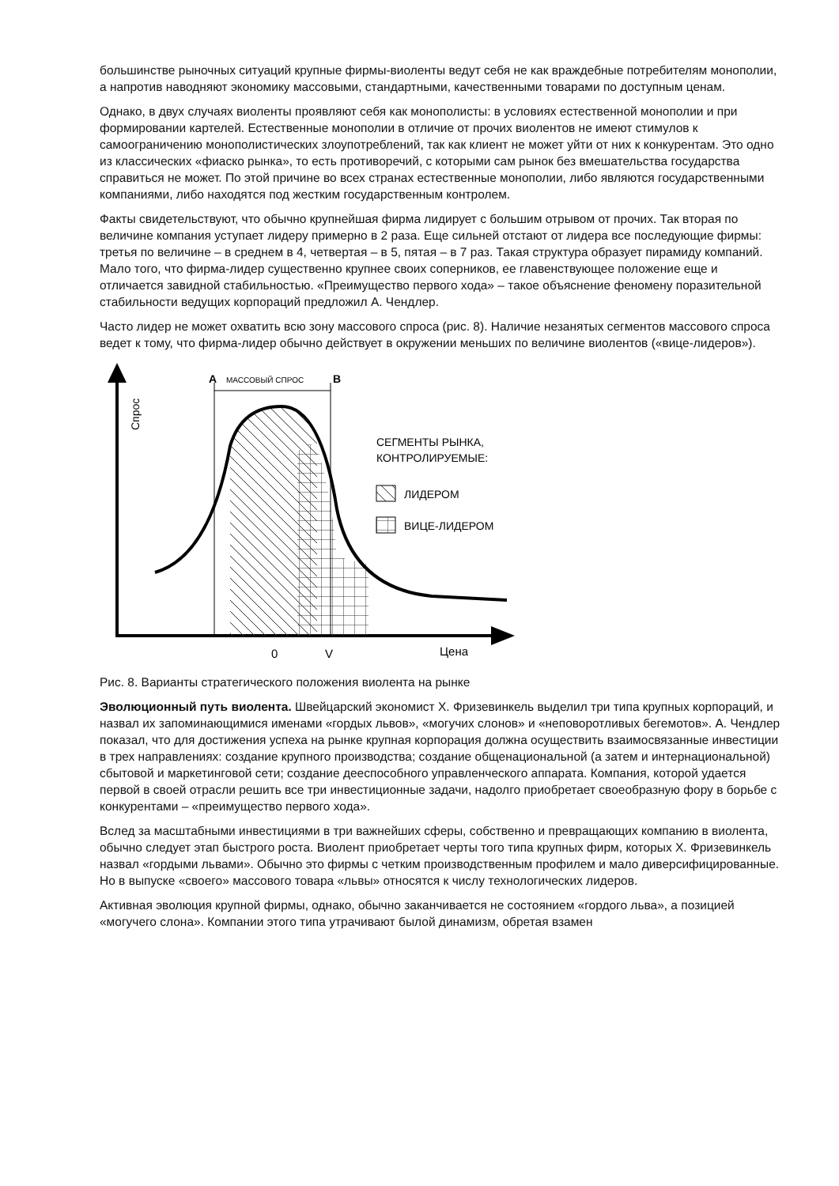большинстве рыночных ситуаций крупные фирмы-виоленты ведут себя не как враждебные потребителям монополии, а напротив наводняют экономику массовыми, стандартными, качественными товарами по доступным ценам.
Однако, в двух случаях виоленты проявляют себя как монополисты: в условиях естественной монополии и при формировании картелей. Естественные монополии в отличие от прочих виолентов не имеют стимулов к самоограничению монополистических злоупотреблений, так как клиент не может уйти от них к конкурентам. Это одно из классических «фиаско рынка», то есть противоречий, с которыми сам рынок без вмешательства государства справиться не может. По этой причине во всех странах естественные монополии, либо являются государственными компаниями, либо находятся под жестким государственным контролем.
Факты свидетельствуют, что обычно крупнейшая фирма лидирует с большим отрывом от прочих. Так вторая по величине компания уступает лидеру примерно в 2 раза. Еще сильней отстают от лидера все последующие фирмы: третья по величине – в среднем в 4, четвертая – в 5, пятая – в 7 раз. Такая структура образует пирамиду компаний. Мало того, что фирма-лидер существенно крупнее своих соперников, ее главенствующее положение еще и отличается завидной стабильностью. «Преимущество первого хода» – такое объяснение феномену поразительной стабильности ведущих корпораций предложил А. Чендлер.
Часто лидер не может охватить всю зону массового спроса (рис. 8). Наличие незанятых сегментов массового спроса ведет к тому, что фирма-лидер обычно действует в окружении меньших по величине виолентов («вице-лидеров»).
А
МАССОВЫЙ СПРОС
В
Спрос
СЕГМЕНТЫ РЫНКА,
КОНТРОЛИРУЕМЫЕ:
ЛИДЕРОМ
ВИЦЕ-ЛИДЕРОМ
0
V
Цена
Рис. 8. Варианты стратегического положения виолента на рынке
Эволюционный путь виолента. Швейцарский экономист Х. Фризевинкель выделил три типа крупных корпораций, и назвал их запоминающимися именами «гордых львов», «могучих слонов» и «неповоротливых бегемотов». А. Чендлер показал, что для достижения успеха на рынке крупная корпорация должна осуществить взаимосвязанные инвестиции в трех направлениях: создание крупного производства; создание общенациональной (а затем и интернациональной) сбытовой и маркетинговой сети; создание дееспособного управленческого аппарата. Компания, которой удается первой в своей отрасли решить все три инвестиционные задачи, надолго приобретает своеобразную фору в борьбе с конкурентами – «преимущество первого хода».
Вслед за масштабными инвестициями в три важнейших сферы, собственно и превращающих компанию в виолента, обычно следует этап быстрого роста. Виолент приобретает черты того типа крупных фирм, которых Х. Фризевинкель назвал «гордыми львами». Обычно это фирмы с четким производственным профилем и мало диверсифицированные. Но в выпуске «своего» массового товара «львы» относятся к числу технологических лидеров.
Активная эволюция крупной фирмы, однако, обычно заканчивается не состоянием «гордого льва», а позицией «могучего слона». Компании этого типа утрачивают былой динамизм, обретая взамен